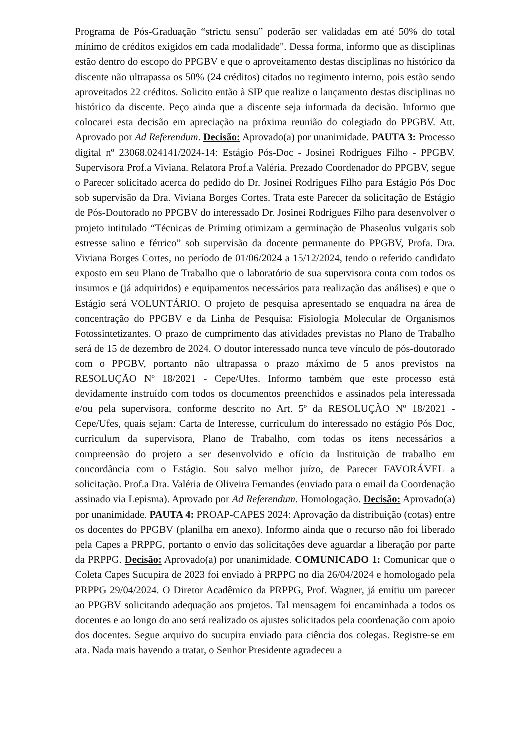Programa de Pós-Graduação “strictu sensu” poderão ser validadas em até 50% do total mínimo de créditos exigidos em cada modalidade". Dessa forma, informo que as disciplinas estão dentro do escopo do PPGBV e que o aproveitamento destas disciplinas no histórico da discente não ultrapassa os 50% (24 créditos) citados no regimento interno, pois estão sendo aproveitados 22 créditos. Solicito então à SIP que realize o lançamento destas disciplinas no histórico da discente. Peço ainda que a discente seja informada da decisão. Informo que colocarei esta decisão em apreciação na próxima reunião do colegiado do PPGBV. Att. Aprovado por Ad Referendum. Decisão: Aprovado(a) por unanimidade. PAUTA 3: Processo digital nº 23068.024141/2024-14: Estágio Pós-Doc - Josinei Rodrigues Filho - PPGBV. Supervisora Prof.a Viviana. Relatora Prof.a Valéria. Prezado Coordenador do PPGBV, segue o Parecer solicitado acerca do pedido do Dr. Josinei Rodrigues Filho para Estágio Pós Doc sob supervisão da Dra. Viviana Borges Cortes. Trata este Parecer da solicitação de Estágio de Pós-Doutorado no PPGBV do interessado Dr. Josinei Rodrigues Filho para desenvolver o projeto intitulado “Técnicas de Priming otimizam a germinação de Phaseolus vulgaris sob estresse salino e férrico” sob supervisão da docente permanente do PPGBV, Profa. Dra. Viviana Borges Cortes, no período de 01/06/2024 a 15/12/2024, tendo o referido candidato exposto em seu Plano de Trabalho que o laboratório de sua supervisora conta com todos os insumos e (já adquiridos) e equipamentos necessários para realização das análises) e que o Estágio será VOLUNTÁRIO. O projeto de pesquisa apresentado se enquadra na área de concentração do PPGBV e da Linha de Pesquisa: Fisiologia Molecular de Organismos Fotossintetizantes. O prazo de cumprimento das atividades previstas no Plano de Trabalho será de 15 de dezembro de 2024. O doutor interessado nunca teve vínculo de pós-doutorado com o PPGBV, portanto não ultrapassa o prazo máximo de 5 anos previstos na RESOLUÇÃO Nº 18/2021 - Cepe/Ufes. Informo também que este processo está devidamente instruído com todos os documentos preenchidos e assinados pela interessada e/ou pela supervisora, conforme descrito no Art. 5º da RESOLUÇÃO Nº 18/2021 - Cepe/Ufes, quais sejam: Carta de Interesse, curriculum do interessado no estágio Pós Doc, curriculum da supervisora, Plano de Trabalho, com todas os itens necessários a compreensão do projeto a ser desenvolvido e ofício da Instituição de trabalho em concordância com o Estágio. Sou salvo melhor juízo, de Parecer FAVORÁVEL a solicitação. Prof.a Dra. Valéria de Oliveira Fernandes (enviado para o email da Coordenação assinado via Lepisma). Aprovado por Ad Referendum. Homologação. Decisão: Aprovado(a) por unanimidade. PAUTA 4: PROAP-CAPES 2024: Aprovação da distribuição (cotas) entre os docentes do PPGBV (planilha em anexo). Informo ainda que o recurso não foi liberado pela Capes a PRPPG, portanto o envio das solicitações deve aguardar a liberação por parte da PRPPG. Decisão: Aprovado(a) por unanimidade. COMUNICADO 1: Comunicar que o Coleta Capes Sucupira de 2023 foi enviado à PRPPG no dia 26/04/2024 e homologado pela PRPPG 29/04/2024. O Diretor Acadêmico da PRPPG, Prof. Wagner, já emitiu um parecer ao PPGBV solicitando adequação aos projetos. Tal mensagem foi encaminhada a todos os docentes e ao longo do ano será realizado os ajustes solicitados pela coordenação com apoio dos docentes. Segue arquivo do sucupira enviado para ciência dos colegas. Registre-se em ata. Nada mais havendo a tratar, o Senhor Presidente agradeceu a